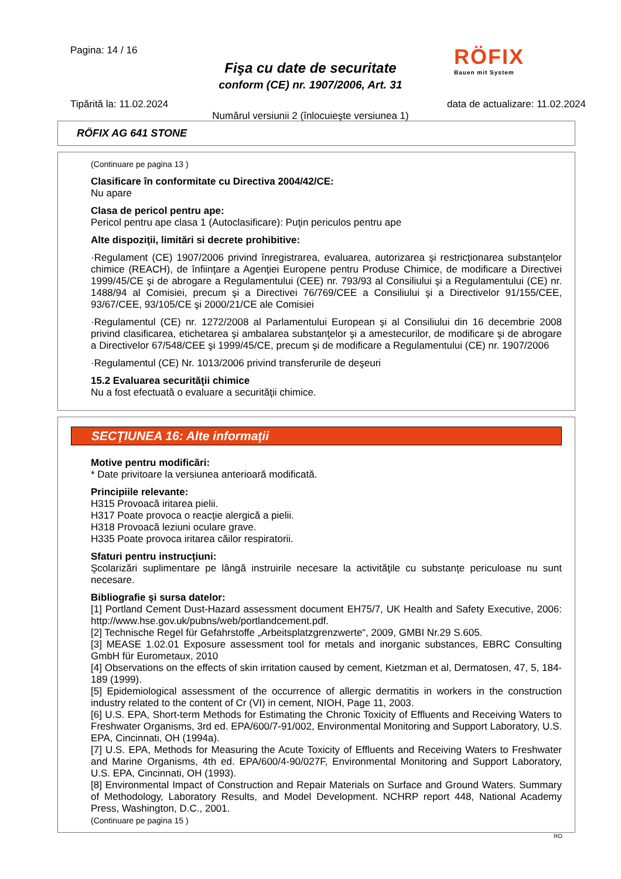Pagina: 14 / 16
Fişa cu date de securitate
conform (CE) nr. 1907/2006, Art. 31
RÖFIX
Bauen mit System
Tipărită la: 11.02.2024 data de actualizare: 11.02.2024
Numărul versiunii 2 (înlocuieşte versiunea 1)
RÖFIX AG 641 STONE
(Continuare pe pagina 13 )
Clasificare în conformitate cu Directiva 2004/42/CE:
Nu apare
Clasa de pericol pentru ape:
Pericol pentru ape clasa 1 (Autoclasificare): Puţin periculos pentru ape
Alte dispoziţii, limitări si decrete prohibitive:
·Regulament (CE) 1907/2006 privind înregistrarea, evaluarea, autorizarea şi restricţionarea substanţelor chimice (REACH), de înfiinţare a Agenţiei Europene pentru Produse Chimice, de modificare a Directivei 1999/45/CE şi de abrogare a Regulamentului (CEE) nr. 793/93 al Consiliului şi a Regulamentului (CE) nr. 1488/94 al Comisiei, precum şi a Directivei 76/769/CEE a Consiliului şi a Directivelor 91/155/CEE, 93/67/CEE, 93/105/CE şi 2000/21/CE ale Comisiei
·Regulamentul (CE) nr. 1272/2008 al Parlamentului European şi al Consiliului din 16 decembrie 2008 privind clasificarea, etichetarea şi ambalarea substanţelor şi a amestecurilor, de modificare şi de abrogare a Directivelor 67/548/CEE şi 1999/45/CE, precum şi de modificare a Regulamentului (CE) nr. 1907/2006
·Regulamentul (CE) Nr. 1013/2006 privind transferurile de deşeuri
15.2 Evaluarea securităţii chimice
Nu a fost efectuată o evaluare a securităţii chimice.
SECŢIUNEA 16: Alte informaţii
Motive pentru modificări:
* Date privitoare la versiunea anterioară modificată.
Principiile relevante:
H315 Provoacă iritarea pielii.
H317 Poate provoca o reacţie alergică a pielii.
H318 Provoacă leziuni oculare grave.
H335 Poate provoca iritarea căilor respiratorii.
Sfaturi pentru instrucţiuni:
Şcolarizări suplimentare pe lângă instruirile necesare la activităţile cu substanţe periculoase nu sunt necesare.
Bibliografie şi sursa datelor:
[1] Portland Cement Dust-Hazard assessment document EH75/7, UK Health and Safety Executive, 2006: http://www.hse.gov.uk/pubns/web/portlandcement.pdf.
[2] Technische Regel für Gefahrstoffe „Arbeitsplatzgrenzwerte“, 2009, GMBI Nr.29 S.605.
[3] MEASE 1.02.01 Exposure assessment tool for metals and inorganic substances, EBRC Consulting GmbH für Eurometaux, 2010
[4] Observations on the effects of skin irritation caused by cement, Kietzman et al, Dermatosen, 47, 5, 184-189 (1999).
[5] Epidemiological assessment of the occurrence of allergic dermatitis in workers in the construction industry related to the content of Cr (VI) in cement, NIOH, Page 11, 2003.
[6] U.S. EPA, Short-term Methods for Estimating the Chronic Toxicity of Effluents and Receiving Waters to Freshwater Organisms, 3rd ed. EPA/600/7-91/002, Environmental Monitoring and Support Laboratory, U.S. EPA, Cincinnati, OH (1994a).
[7] U.S. EPA, Methods for Measuring the Acute Toxicity of Effluents and Receiving Waters to Freshwater and Marine Organisms, 4th ed. EPA/600/4-90/027F, Environmental Monitoring and Support Laboratory, U.S. EPA, Cincinnati, OH (1993).
[8] Environmental Impact of Construction and Repair Materials on Surface and Ground Waters. Summary of Methodology, Laboratory Results, and Model Development. NCHRP report 448, National Academy Press, Washington, D.C., 2001.
(Continuare pe pagina 15 )
RO